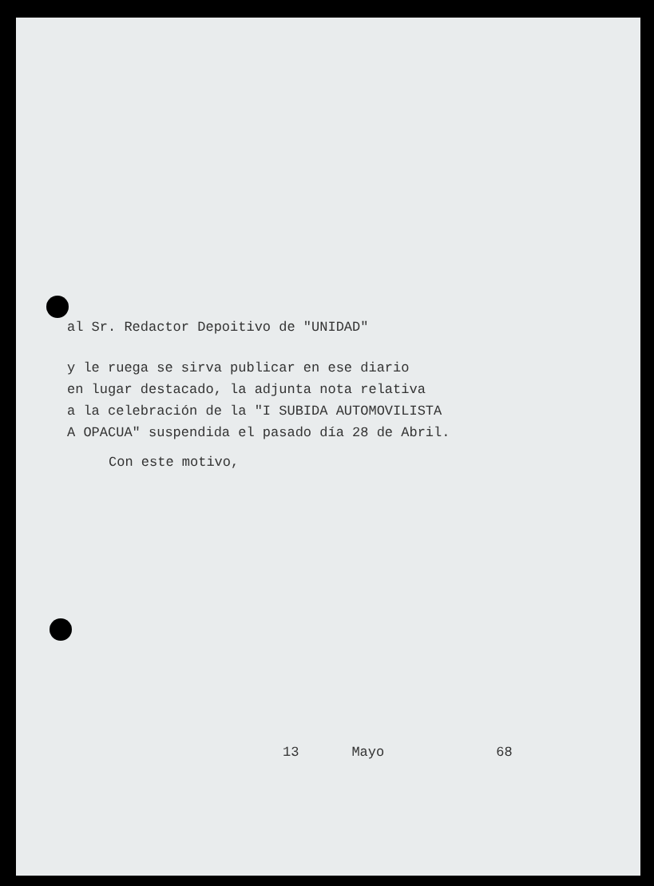al Sr. Redactor Depoitivo de "UNIDAD"
y le ruega se sirva publicar en ese diario
en lugar destacado, la adjunta nota relativa
a la celebración de la "I SUBIDA AUTOMOVILISTA
A OPACUA" suspendida el pasado día 28 de Abril.
Con este motivo,
13 Mayo 68